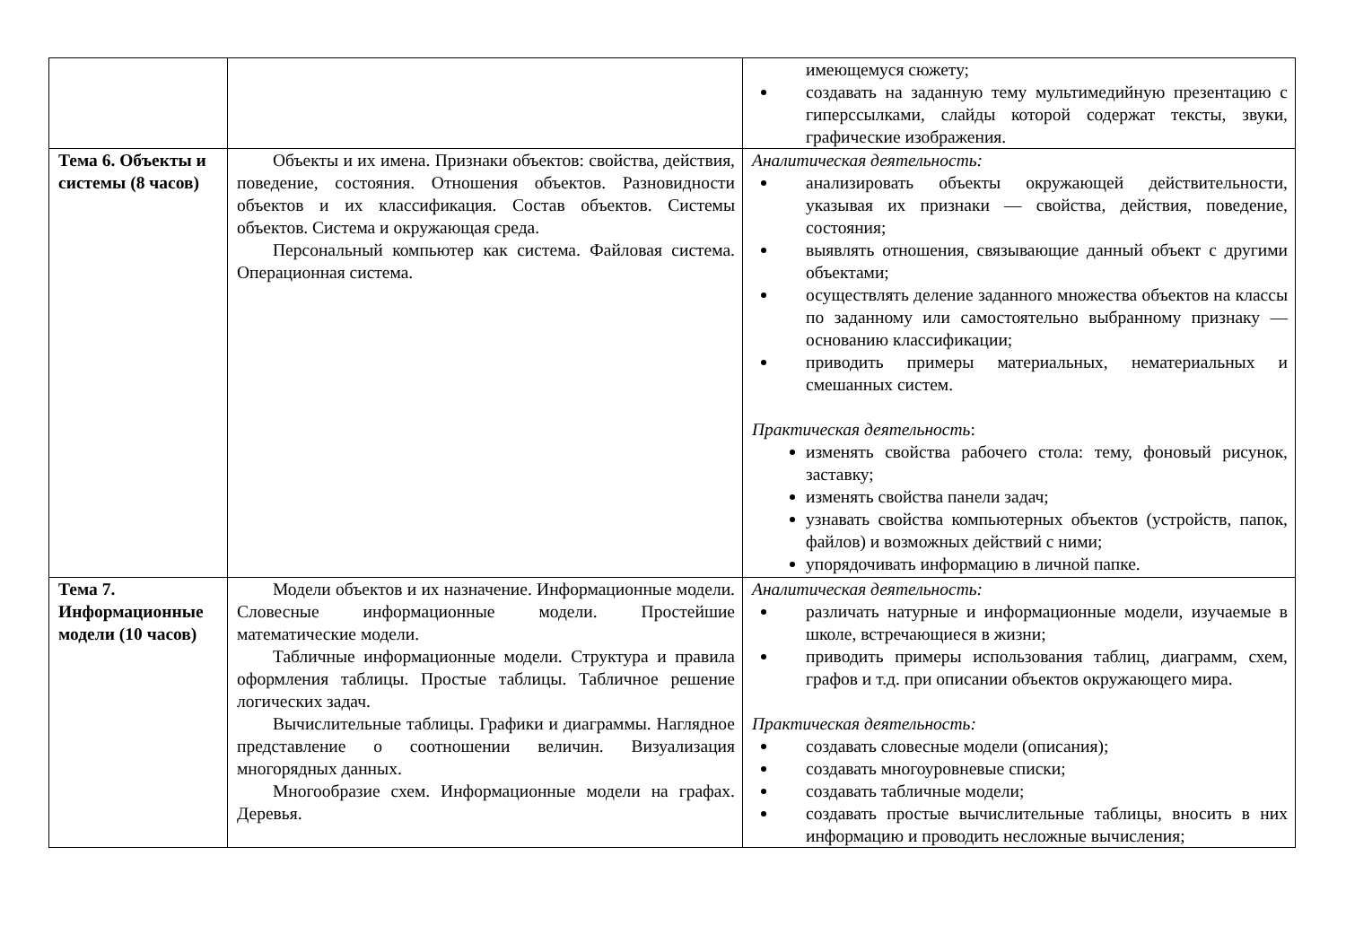| | | имеющемуся сюжету; создавать на заданную тему мультимедийную презентацию с гиперссылками, слайды которой содержат тексты, звуки, графические изображения. |
| Тема 6. Объекты и системы (8 часов) | Объекты и их имена. Признаки объектов: свойства, действия, поведение, состояния. Отношения объектов. Разновидности объектов и их классификация. Состав объектов. Системы объектов. Система и окружающая среда. Персональный компьютер как система. Файловая система. Операционная система. | Аналитическая деятельность: анализировать объекты окружающей действительности, указывая их признаки — свойства, действия, поведение, состояния; выявлять отношения, связывающие данный объект с другими объектами; осуществлять деление заданного множества объектов на классы по заданному или самостоятельно выбранному признаку — основанию классификации; приводить примеры материальных, нематериальных и смешанных систем. Практическая деятельность : изменять свойства рабочего стола: тему, фоновый рисунок, заставку; изменять свойства панели задач; узнавать свойства компьютерных объектов (устройств, папок, файлов) и возможных действий с ними; упорядочивать информацию в личной папке. |
| Тема 7. Информационные модели (10 часов) | Модели объектов и их назначение. Информационные модели. Словесные информационные модели. Простейшие математические модели. Табличные информационные модели. Структура и правила оформления таблицы. Простые таблицы. Табличное решение логических задач. Вычислительные таблицы. Графики и диаграммы. Наглядное представление о соотношении величин. Визуализация многорядных данных. Многообразие схем. Информационные модели на графах. Деревья. | Аналитическая деятельность: различать натурные и информационные модели, изучаемые в школе, встречающиеся в жизни; приводить примеры использования таблиц, диаграмм, схем, графов и т.д. при описании объектов окружающего мира. Практическая деятельность: создавать словесные модели (описания); создавать многоуровневые списки; создавать табличные модели; создавать простые вычислительные таблицы, вносить в них информацию и проводить несложные вычисления; |